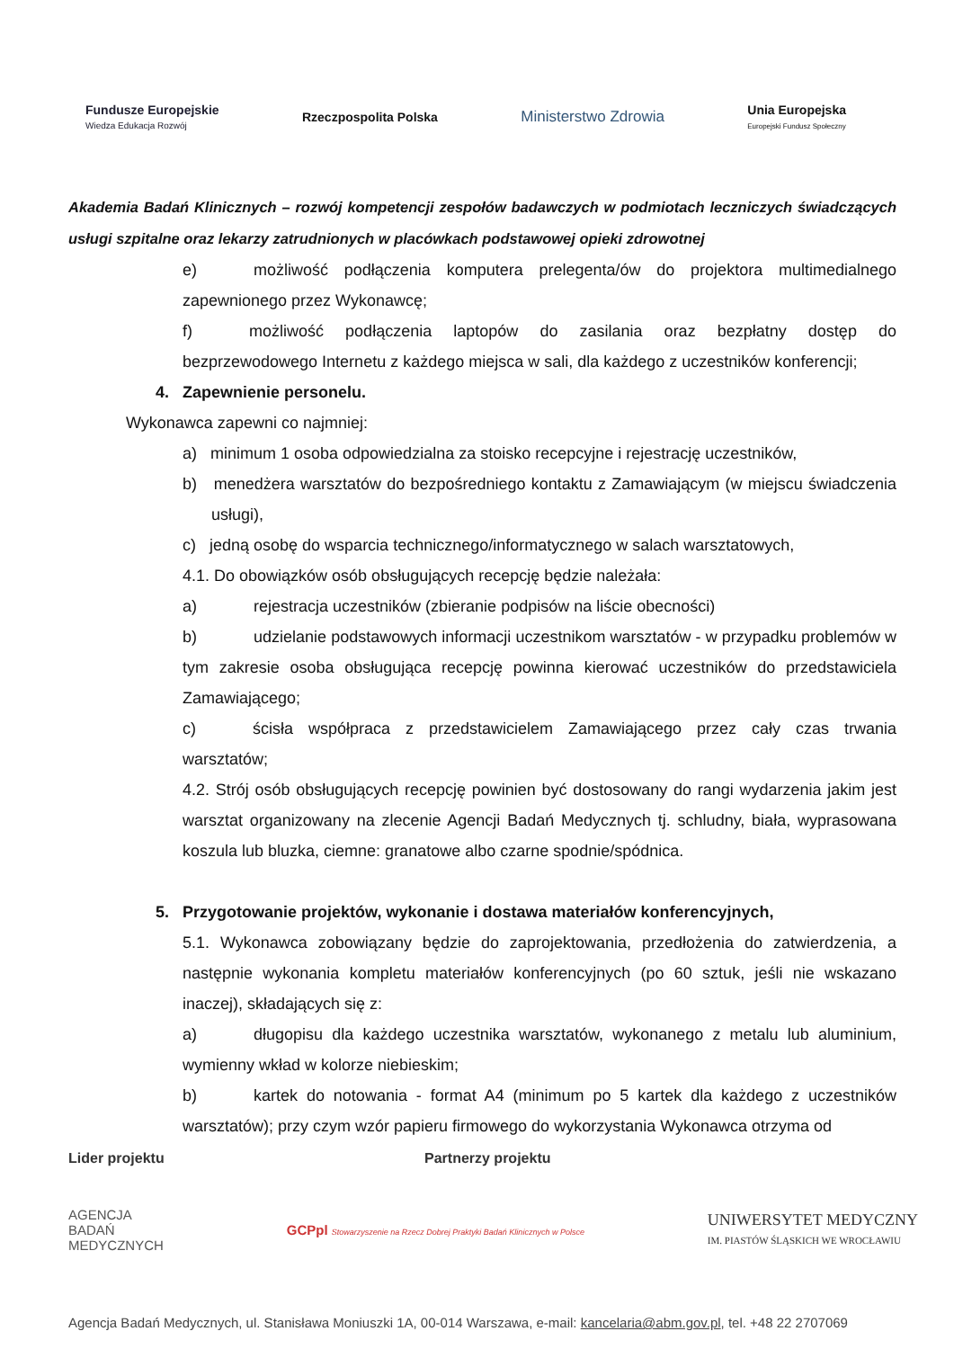Fundusze Europejskie
Wiedza Edukacja Rozwój Rzeczpospolita Polska Ministerstwo Zdrowia Unia Europejska
Europejski Fundusz Społeczny
Akademia Badań Klinicznych – rozwój kompetencji zespołów badawczych w podmiotach leczniczych świadczących usługi szpitalne oraz lekarzy zatrudnionych w placówkach podstawowej opieki zdrowotnej
e) możliwość podłączenia komputera prelegenta/ów do projektora multimedialnego zapewnionego przez Wykonawcę;
f) możliwość podłączenia laptopów do zasilania oraz bezpłatny dostęp do bezprzewodowego Internetu z każdego miejsca w sali, dla każdego z uczestników konferencji;
4. Zapewnienie personelu.
Wykonawca zapewni co najmniej:
a) minimum 1 osoba odpowiedzialna za stoisko recepcyjne i rejestrację uczestników,
b) menedżera warsztatów do bezpośredniego kontaktu z Zamawiającym (w miejscu świadczenia usługi),
c) jedną osobę do wsparcia technicznego/informatycznego w salach warsztatowych,
4.1. Do obowiązków osób obsługujących recepcję będzie należała:
a) rejestracja uczestników (zbieranie podpisów na liście obecności)
b) udzielanie podstawowych informacji uczestnikom warsztatów - w przypadku problemów w tym zakresie osoba obsługująca recepcję powinna kierować uczestników do przedstawiciela Zamawiającego;
c) ścisła współpraca z przedstawicielem Zamawiającego przez cały czas trwania warsztatów;
4.2. Strój osób obsługujących recepcję powinien być dostosowany do rangi wydarzenia jakim jest warsztat organizowany na zlecenie Agencji Badań Medycznych tj. schludny, biała, wyprasowana koszula lub bluzka, ciemne: granatowe albo czarne spodnie/spódnica.
5. Przygotowanie projektów, wykonanie i dostawa materiałów konferencyjnych,
5.1. Wykonawca zobowiązany będzie do zaprojektowania, przedłożenia do zatwierdzenia, a następnie wykonania kompletu materiałów konferencyjnych (po 60 sztuk, jeśli nie wskazano inaczej), składających się z:
a) długopisu dla każdego uczestnika warsztatów, wykonanego z metalu lub aluminium, wymienny wkład w kolorze niebieskim;
b) kartek do notowania - format A4 (minimum po 5 kartek dla każdego z uczestników warsztatów); przy czym wzór papieru firmowego do wykorzystania Wykonawca otrzyma od
Lider projektu Partnerzy projektu
AGENCJA
BADAŃ
MEDYCZNYCH GCPpl Stowarzyszenie na Rzecz Dobrej Praktyki Badań Klinicznych w Polsce UNIWERSYTET MEDYCZNY
IM. PIASTÓW ŚLĄSKICH WE WROCŁAWIU
Agencja Badań Medycznych, ul. Stanisława Moniuszki 1A, 00-014 Warszawa, e-mail: kancelaria@abm.gov.pl, tel. +48 22 2707069